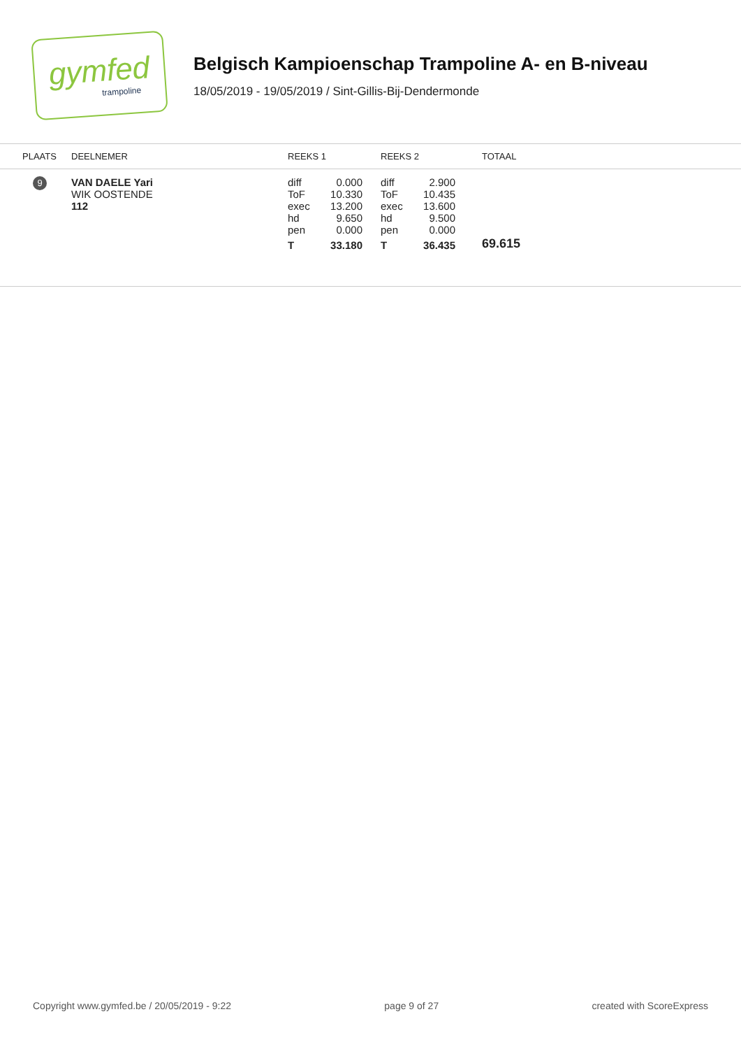gymfed
trampoline
Belgisch Kampioenschap Trampoline A- en B-niveau
18/05/2019 - 19/05/2019 / Sint-Gillis-Bij-Dendermonde
| PLAATS | DEELNEMER | REEKS 1 | REEKS 2 | TOTAAL |
| --- | --- | --- | --- | --- |
| 9 | VAN DAELE Yari WIK OOSTENDE 112 | diff 0.000 ToF 10.330 exec 13.200 hd 9.650 pen 0.000 T 33.180 | diff 2.900 ToF 10.435 exec 13.600 hd 9.500 pen 0.000 T 36.435 | 69.615 |
Copyright www.gymfed.be / 20/05/2019 - 9:22 page 9 of 27 created with ScoreExpress